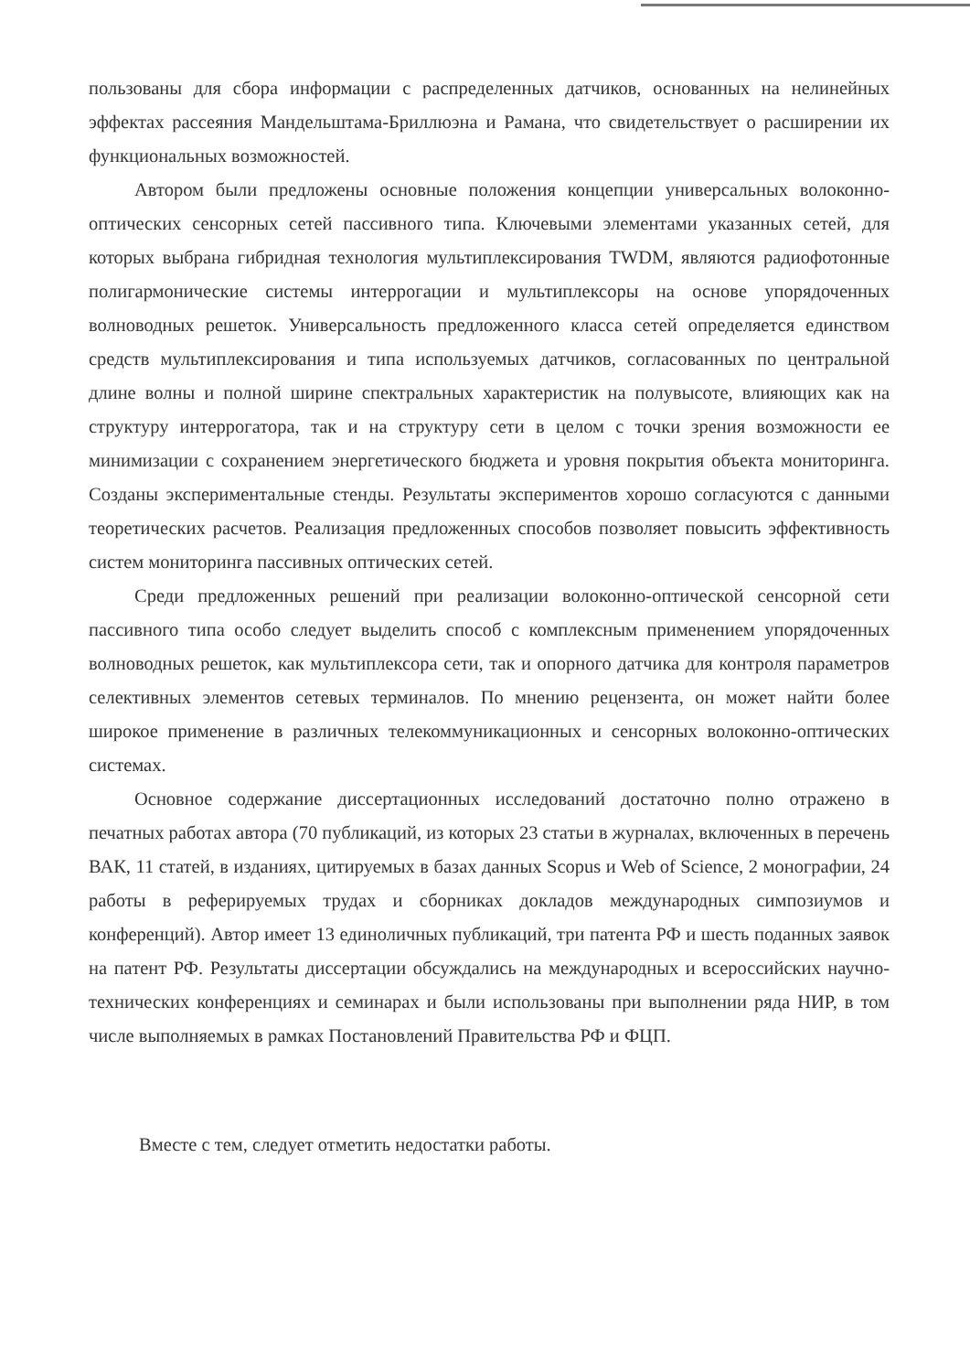пользованы для сбора информации с распределенных датчиков, основанных на нелинейных эффектах рассеяния Мандельштама-Бриллюэна и Рамана, что свидетельствует о расширении их функциональных возможностей.
Автором были предложены основные положения концепции универсальных волоконно-оптических сенсорных сетей пассивного типа. Ключевыми элементами указанных сетей, для которых выбрана гибридная технология мультиплексирования TWDM, являются радиофотонные полигармонические системы интеррогации и мультиплексоры на основе упорядоченных волноводных решеток. Универсальность предложенного класса сетей определяется единством средств мультиплексирования и типа используемых датчиков, согласованных по центральной длине волны и полной ширине спектральных характеристик на полувысоте, влияющих как на структуру интеррогатора, так и на структуру сети в целом с точки зрения возможности ее минимизации с сохранением энергетического бюджета и уровня покрытия объекта мониторинга. Созданы экспериментальные стенды. Результаты экспериментов хорошо согласуются с данными теоретических расчетов. Реализация предложенных способов позволяет повысить эффективность систем мониторинга пассивных оптических сетей.
Среди предложенных решений при реализации волоконно-оптической сенсорной сети пассивного типа особо следует выделить способ с комплексным применением упорядоченных волноводных решеток, как мультиплексора сети, так и опорного датчика для контроля параметров селективных элементов сетевых терминалов. По мнению рецензента, он может найти более широкое применение в различных телекоммуникационных и сенсорных волоконно-оптических системах.
Основное содержание диссертационных исследований достаточно полно отражено в печатных работах автора (70 публикаций, из которых 23 статьи в журналах, включенных в перечень ВАК, 11 статей, в изданиях, цитируемых в базах данных Scopus и Web of Science, 2 монографии, 24 работы в реферируемых трудах и сборниках докладов международных симпозиумов и конференций). Автор имеет 13 единоличных публикаций, три патента РФ и шесть поданных заявок на патент РФ. Результаты диссертации обсуждались на международных и всероссийских научно-технических конференциях и семинарах и были использованы при выполнении ряда НИР, в том числе выполняемых в рамках Постановлений Правительства РФ и ФЦП.
Вместе с тем, следует отметить недостатки работы.